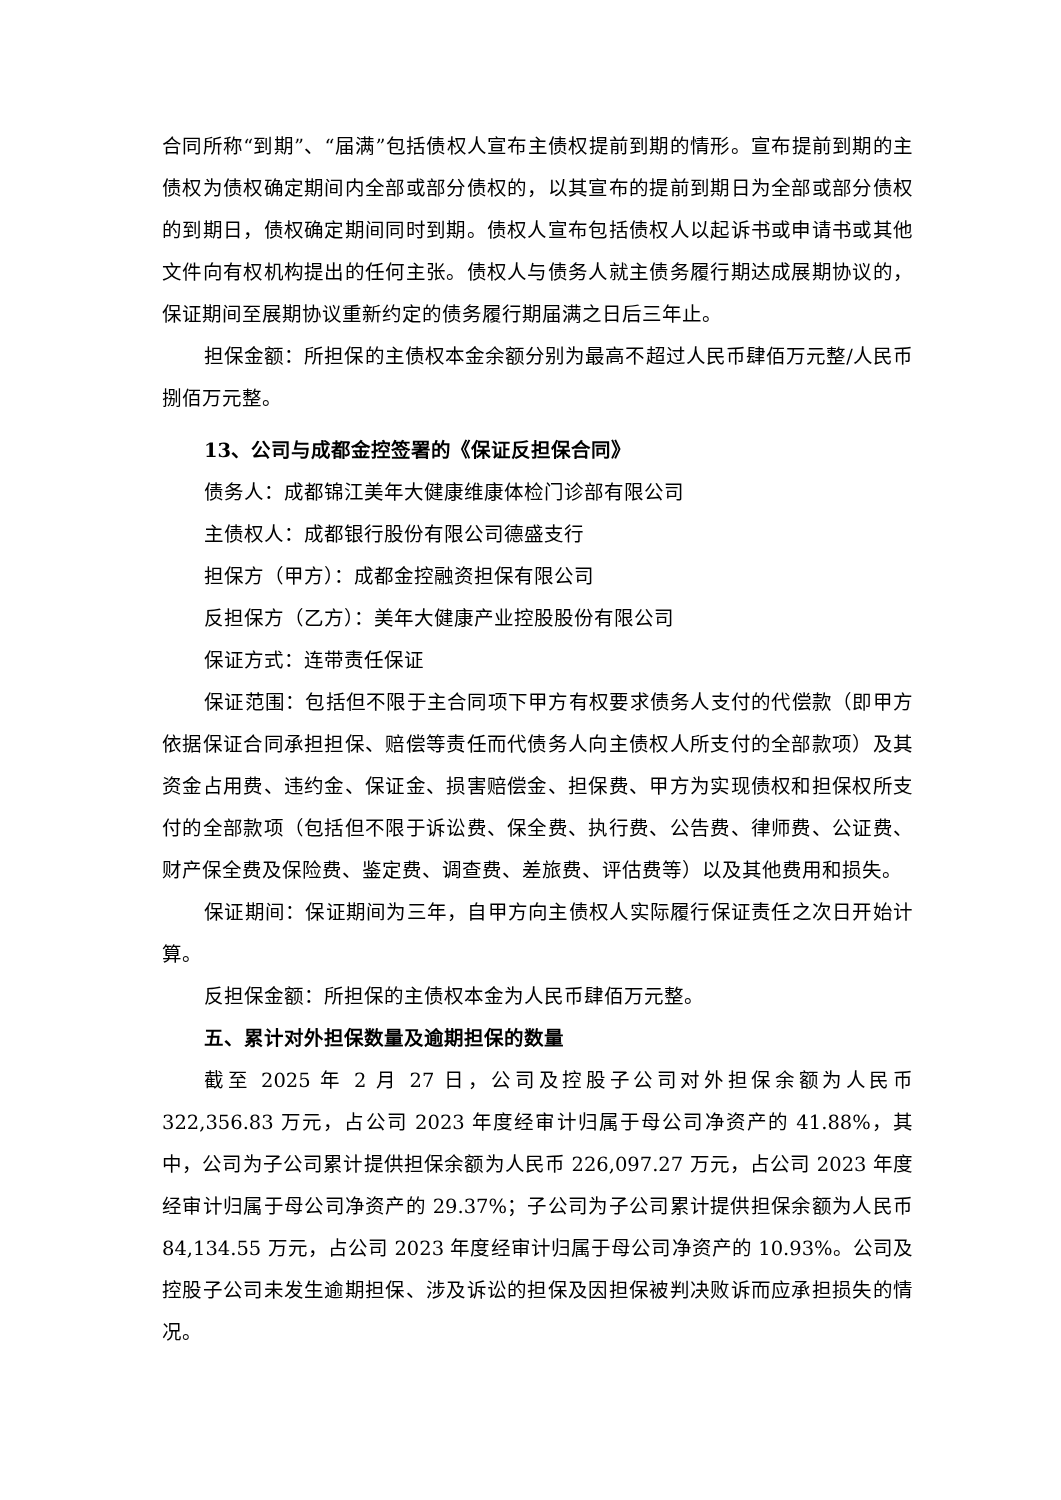合同所称“到期”、“届满”包括债权人宣布主债权提前到期的情形。宣布提前到期的主债权为债权确定期间内全部或部分债权的，以其宣布的提前到期日为全部或部分债权的到期日，债权确定期间同时到期。债权人宣布包括债权人以起诉书或申请书或其他文件向有权机构提出的任何主张。债权人与债务人就主债务履行期达成展期协议的，保证期间至展期协议重新约定的债务履行期届满之日后三年止。
担保金额：所担保的主债权本金余额分别为最高不超过人民币肆佰万元整/人民币捌佰万元整。
13、公司与成都金控签署的《保证反担保合同》
债务人：成都锦江美年大健康维康体检门诊部有限公司
主债权人：成都银行股份有限公司德盛支行
担保方（甲方）：成都金控融资担保有限公司
反担保方（乙方）：美年大健康产业控股股份有限公司
保证方式：连带责任保证
保证范围：包括但不限于主合同项下甲方有权要求债务人支付的代偿款（即甲方依据保证合同承担担保、赔偿等责任而代债务人向主债权人所支付的全部款项）及其资金占用费、违约金、保证金、损害赔偿金、担保费、甲方为实现债权和担保权所支付的全部款项（包括但不限于诉讼费、保全费、执行费、公告费、律师费、公证费、财产保全费及保险费、鉴定费、调查费、差旅费、评估费等）以及其他费用和损失。
保证期间：保证期间为三年，自甲方向主债权人实际履行保证责任之次日开始计算。
反担保金额：所担保的主债权本金为人民币肆佰万元整。
五、累计对外担保数量及逾期担保的数量
截至 2025 年 2 月 27 日，公司及控股子公司对外担保余额为人民币 322,356.83 万元，占公司 2023 年度经审计归属于母公司净资产的 41.88%，其中，公司为子公司累计提供担保余额为人民币 226,097.27 万元，占公司 2023 年度经审计归属于母公司净资产的 29.37%；子公司为子公司累计提供担保余额为人民币 84,134.55 万元，占公司 2023 年度经审计归属于母公司净资产的 10.93%。公司及控股子公司未发生逾期担保、涉及诉讼的担保及因担保被判决败诉而应承担损失的情况。